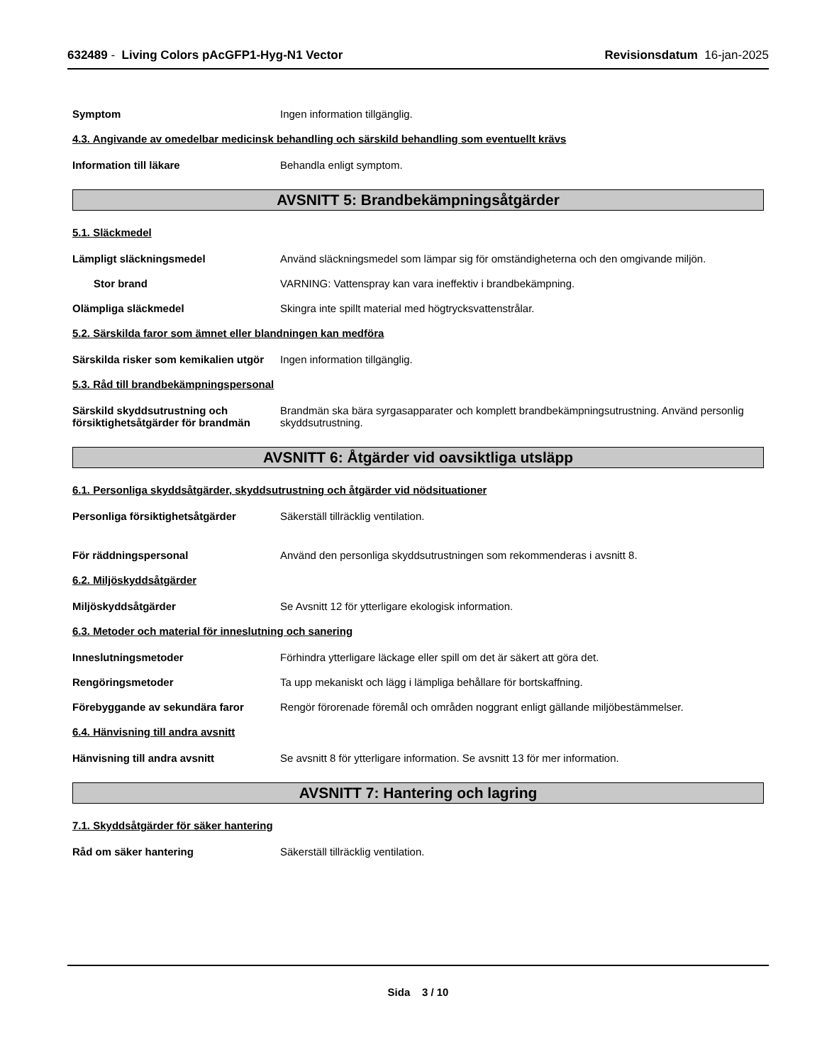632489 - Living Colors pAcGFP1-Hyg-N1 Vector Revisionsdatum 16-jan-2025
Symptom Ingen information tillgänglig.
4.3. Angivande av omedelbar medicinsk behandling och särskild behandling som eventuellt krävs
Information till läkare Behandla enligt symptom.
AVSNITT 5: Brandbekämpningsåtgärder
5.1. Släckmedel
Lämpligt släckningsmedel Använd släckningsmedel som lämpar sig för omständigheterna och den omgivande miljön.
Stor brand VARNING: Vattenspray kan vara ineffektiv i brandbekämpning.
Olämpliga släckmedel Skingra inte spillt material med högtrycksvattenstrålar.
5.2. Särskilda faror som ämnet eller blandningen kan medföra
Särskilda risker som kemikalien utgör
Ingen information tillgänglig.
5.3. Råd till brandbekämpningspersonal
Särskild skyddsutrustning och försiktighetsåtgärder för brandmän
Brandmän ska bära syrgasapparater och komplett brandbekämpningsutrustning. Använd personlig skyddsutrustning.
AVSNITT 6: Åtgärder vid oavsiktliga utsläpp
6.1. Personliga skyddsåtgärder, skyddsutrustning och åtgärder vid nödsituationer
Personliga försiktighetsåtgärder Säkerställ tillräcklig ventilation.
För räddningspersonal Använd den personliga skyddsutrustningen som rekommenderas i avsnitt 8.
6.2. Miljöskyddsåtgärder
Miljöskyddsåtgärder Se Avsnitt 12 för ytterligare ekologisk information.
6.3. Metoder och material för inneslutning och sanering
Inneslutningsmetoder Förhindra ytterligare läckage eller spill om det är säkert att göra det.
Rengöringsmetoder Ta upp mekaniskt och lägg i lämpliga behållare för bortskaffning.
Förebyggande av sekundära faror Rengör förorenade föremål och områden noggrant enligt gällande miljöbestämmelser.
6.4. Hänvisning till andra avsnitt
Hänvisning till andra avsnitt Se avsnitt 8 för ytterligare information. Se avsnitt 13 för mer information.
AVSNITT 7: Hantering och lagring
7.1. Skyddsåtgärder för säker hantering
Råd om säker hantering Säkerställ tillräcklig ventilation.
Sida 3 / 10